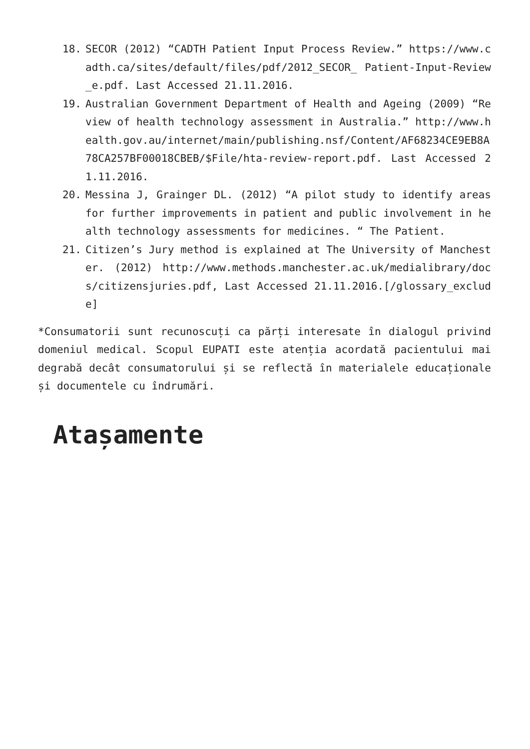18. SECOR (2012) “CADTH Patient Input Process Review.” https://www.cadth.ca/sites/default/files/pdf/2012_SECOR_ Patient-Input-Review_e.pdf. Last Accessed 21.11.2016.
19. Australian Government Department of Health and Ageing (2009) “Review of health technology assessment in Australia.” http://www.health.gov.au/internet/main/publishing.nsf/Content/AF68234CE9EB8A78CA257BF00018CBEB/$File/hta-review-report.pdf. Last Accessed 21.11.2016.
20. Messina J, Grainger DL. (2012) “A pilot study to identify areas for further improvements in patient and public involvement in health technology assessments for medicines. “ The Patient.
21. Citizen’s Jury method is explained at The University of Manchester. (2012) http://www.methods.manchester.ac.uk/medialibrary/docs/citizensjuries.pdf, Last Accessed 21.11.2016.[/glossary_exclude]
*Consumatorii sunt recunoscuți ca părți interesate în dialogul privind domeniul medical. Scopul EUPATI este atenția acordată pacientului mai degrabă decât consumatorului și se reflectă în materialele educaționale și documentele cu îndrumări.
Atașamente